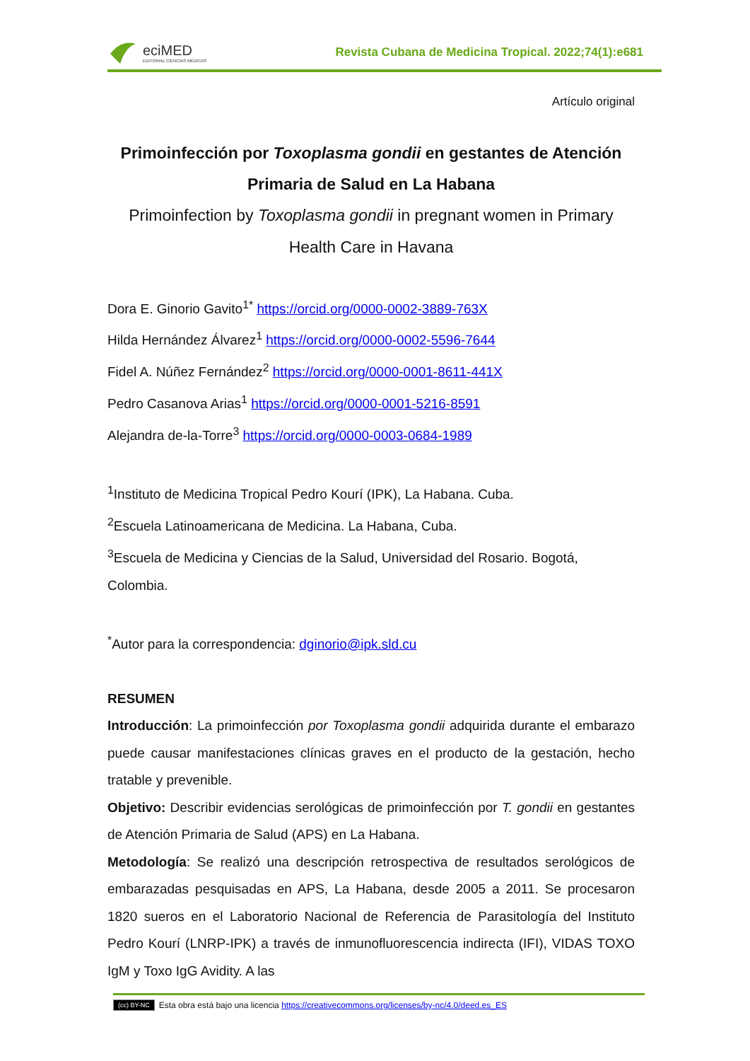eciMED
EDITORIAL CIENCIAS MÉDICAS
Revista Cubana de Medicina Tropical. 2022;74(1):e681
Artículo original
Primoinfección por Toxoplasma gondii en gestantes de Atención Primaria de Salud en La Habana
Primoinfection by Toxoplasma gondii in pregnant women in Primary Health Care in Havana
Dora E. Ginorio Gavito<sup>1*</sup> https://orcid.org/0000-0002-3889-763X
Hilda Hernández Álvarez<sup>1</sup> https://orcid.org/0000-0002-5596-7644
Fidel A. Núñez Fernández<sup>2</sup> https://orcid.org/0000-0001-8611-441X
Pedro Casanova Arias<sup>1</sup> https://orcid.org/0000-0001-5216-8591
Alejandra de-la-Torre<sup>3</sup> https://orcid.org/0000-0003-0684-1989
<sup>1</sup> Instituto de Medicina Tropical Pedro Kourí (IPK), La Habana. Cuba.
<sup>2</sup> Escuela Latinoamericana de Medicina. La Habana, Cuba.
<sup>3</sup> Escuela de Medicina y Ciencias de la Salud, Universidad del Rosario. Bogotá, Colombia.
<sup>*</sup> Autor para la correspondencia: dginorio@ipk.sld.cu
RESUMEN
Introducción: La primoinfección por Toxoplasma gondii adquirida durante el embarazo puede causar manifestaciones clínicas graves en el producto de la gestación, hecho tratable y prevenible.
Objetivo: Describir evidencias serológicas de primoinfección por T. gondii en gestantes de Atención Primaria de Salud (APS) en La Habana.
Metodología: Se realizó una descripción retrospectiva de resultados serológicos de embarazadas pesquisadas en APS, La Habana, desde 2005 a 2011. Se procesaron 1820 sueros en el Laboratorio Nacional de Referencia de Parasitología del Instituto Pedro Kourí (LNRP-IPK) a través de inmunofluorescencia indirecta (IFI), VIDAS TOXO IgM y Toxo IgG Avidity. A las
(cc) BY-NC Esta obra está bajo una licencia https://creativecommons.org/licenses/by-nc/4.0/deed.es_ES